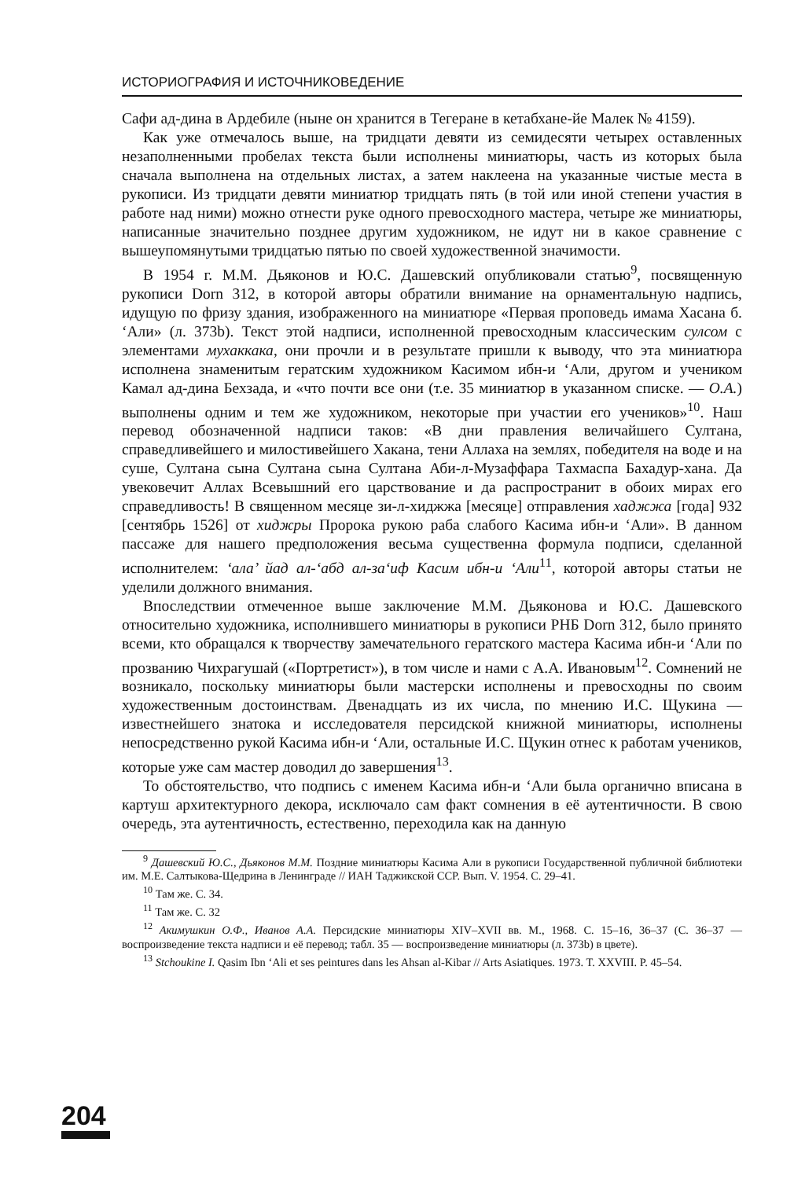ИСТОРИОГРАФИЯ И ИСТОЧНИКОВЕДЕНИЕ
Сафи ад-дина в Ардебиле (ныне он хранится в Тегеране в кетабхане-йе Малек № 4159).
Как уже отмечалось выше, на тридцати девяти из семидесяти четырех оставленных незаполненными пробелах текста были исполнены миниатюры, часть из которых была сначала выполнена на отдельных листах, а затем наклеена на указанные чистые места в рукописи. Из тридцати девяти миниатюр тридцать пять (в той или иной степени участия в работе над ними) можно отнести руке одного превосходного мастера, четыре же миниатюры, написанные значительно позднее другим художником, не идут ни в какое сравнение с вышеупомянутыми тридцатью пятью по своей художественной значимости.
В 1954 г. М.М. Дьяконов и Ю.С. Дашевский опубликовали статью<sup>9</sup>, посвященную рукописи Dorn 312, в которой авторы обратили внимание на орнаментальную надпись, идущую по фризу здания, изображенного на миниатюре «Первая проповедь имама Хасана б. ‘Али» (л. 373b). Текст этой надписи, исполненной превосходным классическим сулсом с элементами мухаккака, они прочли и в результате пришли к выводу, что эта миниатюра исполнена знаменитым гератским художником Касимом ибн-и ‘Али, другом и учеником Камал ад-дина Бехзада, и «что почти все они (т.е. 35 миниатюр в указанном списке. — О.А.) выполнены одним и тем же художником, некоторые при участии его учеников»<sup>10</sup>. Наш перевод обозначенной надписи таков: «В дни правления величайшего Султана, справедливейшего и милостивейшего Хакана, тени Аллаха на землях, победителя на воде и на суше, Султана сына Султана сына Султана Аби-л-Музаффара Тахмаспа Бахадур-хана. Да увековечит Аллах Всевышний его царствование и да распространит в обоих мирах его справедливость! В священном месяце зи-л-хиджжа [месяце] отправления хаджжа [года] 932 [сентябрь 1526] от хиджры Пророка рукою раба слабого Касима ибн-и ‘Али». В данном пассаже для нашего предположения весьма существенна формула подписи, сделанной исполнителем: ‘ала’ йад ал-‘абд ал-за‘иф Касим ибн-и ‘Али<sup>11</sup>, которой авторы статьи не уделили должного внимания.
Впоследствии отмеченное выше заключение М.М. Дьяконова и Ю.С. Дашевского относительно художника, исполнившего миниатюры в рукописи РНБ Dorn 312, было принято всеми, кто обращался к творчеству замечательного гератского мастера Касима ибн-и ‘Али по прозванию Чихрагушай («Портретист»), в том числе и нами с А.А. Ивановым<sup>12</sup>. Сомнений не возникало, поскольку миниатюры были мастерски исполнены и превосходны по своим художественным достоинствам. Двенадцать из их числа, по мнению И.С. Щукина — известнейшего знатока и исследователя персидской книжной миниатюры, исполнены непосредственно рукой Касима ибн-и ‘Али, остальные И.С. Щукин отнес к работам учеников, которые уже сам мастер доводил до завершения<sup>13</sup>.
То обстоятельство, что подпись с именем Касима ибн-и ‘Али была органично вписана в картуш архитектурного декора, исключало сам факт сомнения в её аутентичности. В свою очередь, эта аутентичность, естественно, переходила как на данную
<sup>9</sup> Дашевский Ю.С., Дьяконов М.М. Поздние миниатюры Касима Али в рукописи Государственной публичной библиотеки им. М.Е. Салтыкова-Щедрина в Ленинграде // ИАН Таджикской ССР. Вып. V. 1954. С. 29–41.
<sup>10</sup> Там же. С. 34.
<sup>11</sup> Там же. С. 32
<sup>12</sup> Акимушкин О.Ф., Иванов А.А. Персидские миниатюры XIV–XVII вв. М., 1968. С. 15–16, 36–37 (С. 36–37 — воспроизведение текста надписи и её перевод; табл. 35 — воспроизведение миниатюры (л. 373b) в цвете).
<sup>13</sup> Stchoukine I. Qasim Ibn ‘Ali et ses peintures dans les Ahsan al-Kibar // Arts Asiatiques. 1973. T. XXVIII. P. 45–54.
204